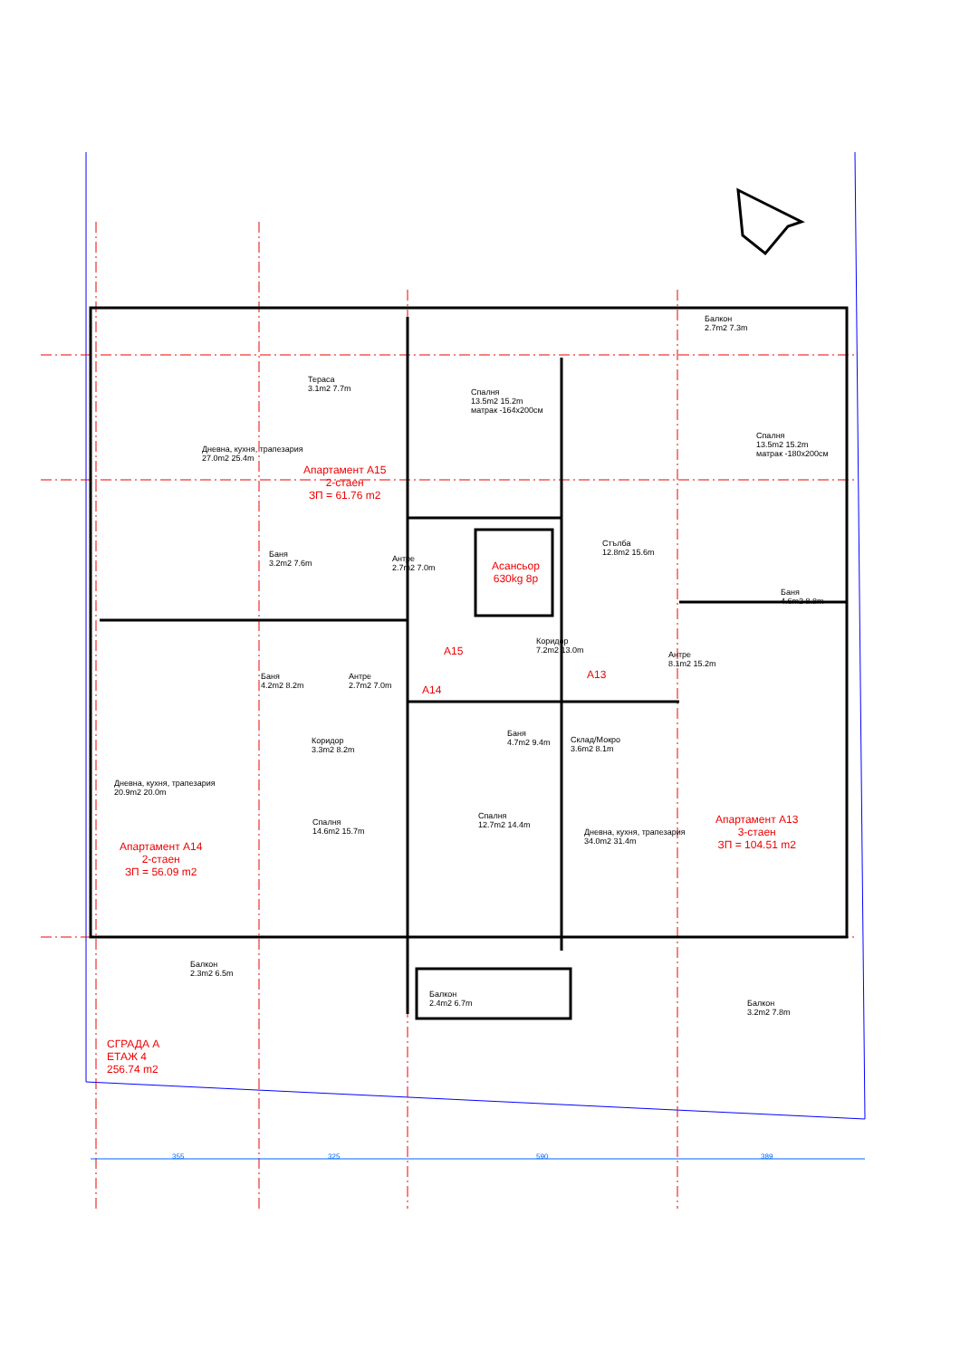Тераса
3.1m2 7.7m
Дневна, кухня, трапезария
27.0m2 25.4m
Апартамент А15
2-стаен
ЗП = 61.76 m2
Спалня
13.5m2 15.2m
матрак -164x200см
Балкон
2.7m2 7.3m
Спалня
13.5m2 15.2m
матрак -180x200см
Баня
3.2m2 7.6m
Антре
2.7m2 7.0m
Асансьор
630kg 8p
Стълба
12.8m2 15.6m
Баня
4.6m2 8.8m
А15
Коридор
7.2m2 13.0m
Антре
8.1m2 15.2m
А13
А14
Баня
4.2m2 8.2m
Антре
2.7m2 7.0m
Баня
4.7m2 9.4m
Склад/Мокро
3.6m2 8.1m
Коридор
3.3m2 8.2m
Дневна, кухня, трапезария
20.9m2 20.0m
Спалня
14.6m2 15.7m
Спалня
12.7m2 14.4m
Дневна, кухня, трапезария
34.0m2 31.4m
Апартамент А13
3-стаен
ЗП = 104.51 m2
Апартамент А14
2-стаен
ЗП = 56.09 m2
Балкон
2.3m2 6.5m
Балкон
2.4m2 6.7m
Балкон
3.2m2 7.8m
СГРАДА А
ЕТАЖ 4
256.74 m2
355 325 590 389